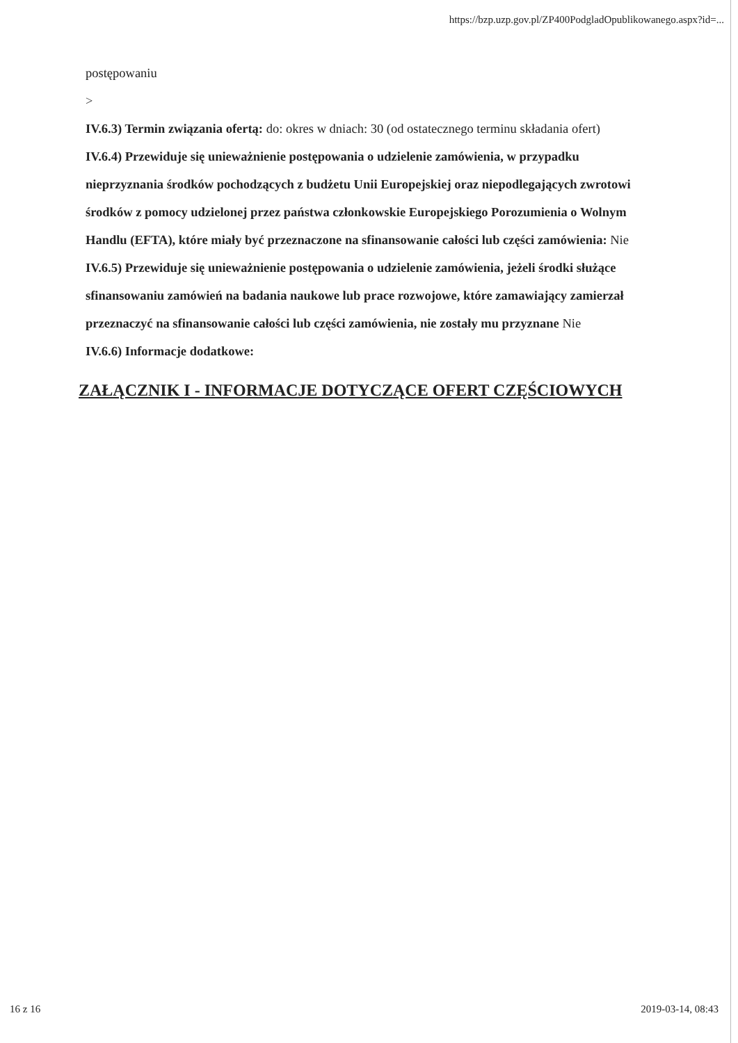https://bzp.uzp.gov.pl/ZP400PodgladOpublikowanego.aspx?id=...
postępowaniu
>
IV.6.3) Termin związania ofertą: do: okres w dniach: 30 (od ostatecznego terminu składania ofert)
IV.6.4) Przewiduje się unieważnienie postępowania o udzielenie zamówienia, w przypadku nieprzyznania środków pochodzących z budżetu Unii Europejskiej oraz niepodlegających zwrotowi środków z pomocy udzielonej przez państwa członkowskie Europejskiego Porozumienia o Wolnym Handlu (EFTA), które miały być przeznaczone na sfinansowanie całości lub części zamówienia: Nie
IV.6.5) Przewiduje się unieważnienie postępowania o udzielenie zamówienia, jeżeli środki służące sfinansowaniu zamówień na badania naukowe lub prace rozwojowe, które zamawiający zamierzał przeznaczyć na sfinansowanie całości lub części zamówienia, nie zostały mu przyznane Nie
IV.6.6) Informacje dodatkowe:
ZAŁĄCZNIK I - INFORMACJE DOTYCZĄCE OFERT CZĘŚCIOWYCH
16 z 16 2019-03-14, 08:43